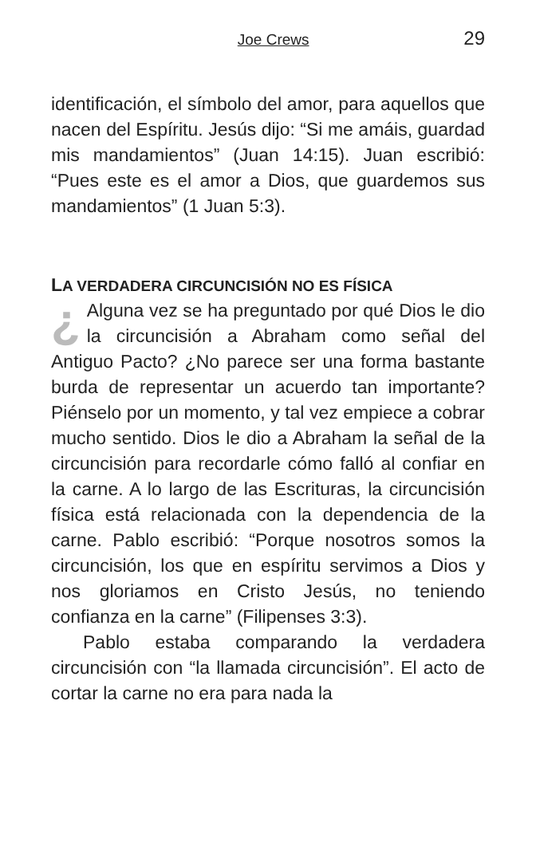Joe Crews 29
identificación, el símbolo del amor, para aquellos que nacen del Espíritu. Jesús dijo: “Si me amáis, guardad mis mandamientos” (Juan 14:15). Juan escribió: “Pues este es el amor a Dios, que guardemos sus mandamientos” (1 Juan 5:3).
LA VERDADERA CIRCUNCISIÓN NO ES FÍSICA
¿ Alguna vez se ha preguntado por qué Dios le dio la circuncisión a Abraham como señal del Antiguo Pacto? ¿No parece ser una forma bastante burda de representar un acuerdo tan importante? Piénselo por un momento, y tal vez empiece a cobrar mucho sentido. Dios le dio a Abraham la señal de la circuncisión para recordarle cómo falló al confiar en la carne. A lo largo de las Escrituras, la circuncisión física está relacionada con la dependencia de la carne. Pablo escribió: “Porque nosotros somos la circuncisión, los que en espíritu servimos a Dios y nos gloriamos en Cristo Jesús, no teniendo confianza en la carne” (Filipenses 3:3).
Pablo estaba comparando la verdadera circuncisión con “la llamada circuncisión”. El acto de cortar la carne no era para nada la